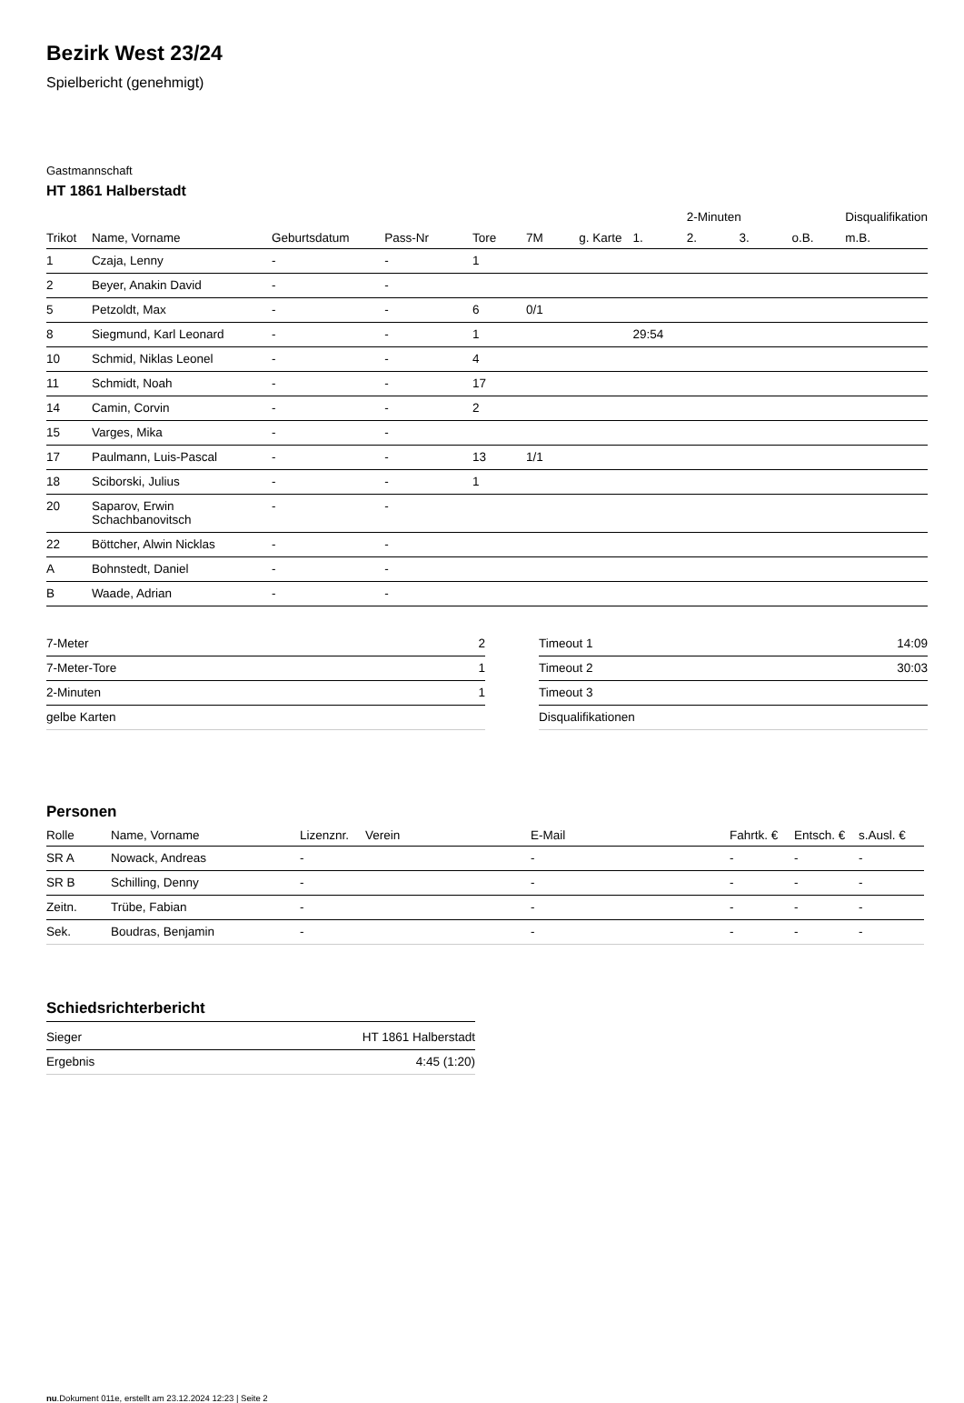Bezirk West 23/24
Spielbericht (genehmigt)
Gastmannschaft
HT 1861 Halberstadt
| | | | | | | | | 2-Minuten | | | Disqualifikation |
| --- | --- | --- | --- | --- | --- | --- | --- | --- | --- | --- | --- |
| Trikot | Name, Vorname | Geburtsdatum | Pass-Nr | Tore | 7M | g. Karte | 1. | 2. | 3. | o.B. | m.B. |
| 1 | Czaja, Lenny | - | - | 1 | | | | | | | |
| 2 | Beyer, Anakin David | - | - | | | | | | | | |
| 5 | Petzoldt, Max | - | - | 6 | 0/1 | | | | | | |
| 8 | Siegmund, Karl Leonard | - | - | 1 | | | 29:54 | | | | |
| 10 | Schmid, Niklas Leonel | - | - | 4 | | | | | | | |
| 11 | Schmidt, Noah | - | - | 17 | | | | | | | |
| 14 | Camin, Corvin | - | - | 2 | | | | | | | |
| 15 | Varges, Mika | - | - | | | | | | | | |
| 17 | Paulmann, Luis-Pascal | - | - | 13 | 1/1 | | | | | | |
| 18 | Sciborski, Julius | - | - | 1 | | | | | | | |
| 20 | Saparov, Erwin Schachbanovitsch | - | - | | | | | | | | |
| 22 | Böttcher, Alwin Nicklas | - | - | | | | | | | | |
| A | Bohnstedt, Daniel | - | - | | | | | | | | |
| B | Waade, Adrian | - | - | | | | | | | | |
| 7-Meter | 2 |
| 7-Meter-Tore | 1 |
| 2-Minuten | 1 |
| gelbe Karten | |
| Timeout 1 | 14:09 |
| Timeout 2 | 30:03 |
| Timeout 3 | |
| Disqualifikationen | |
Personen
| Rolle | Name, Vorname | Lizenznr. | Verein | E-Mail | Fahrtk. € | Entsch. € | s.Ausl. € |
| --- | --- | --- | --- | --- | --- | --- | --- |
| SR A | Nowack, Andreas | - | | - | - | - | - |
| SR B | Schilling, Denny | - | | - | - | - | - |
| Zeitn. | Trübe, Fabian | - | | - | - | - | - |
| Sek. | Boudras, Benjamin | - | | - | - | - | - |
Schiedsrichterbericht
| Sieger | HT 1861 Halberstadt |
| Ergebnis | 4:45 (1:20) |
nu.Dokument 011e, erstellt am 23.12.2024 12:23 | Seite 2